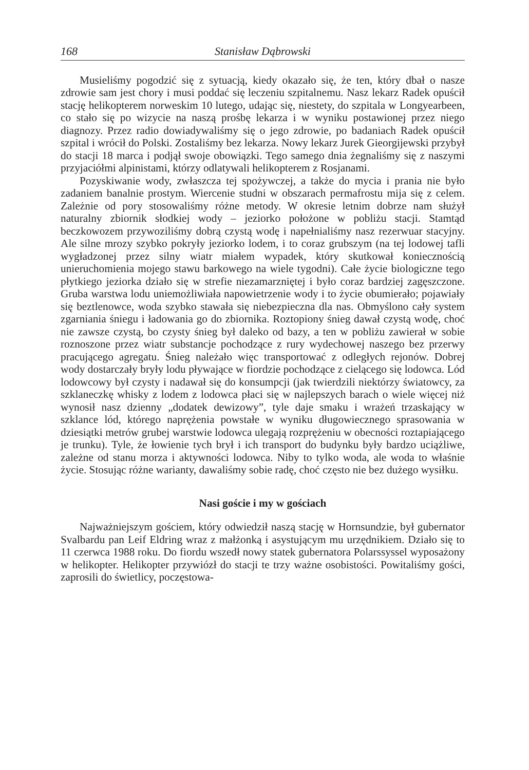168 Stanisław Dąbrowski
Musieliśmy pogodzić się z sytuacją, kiedy okazało się, że ten, który dbał o nasze zdrowie sam jest chory i musi poddać się leczeniu szpitalnemu. Nasz lekarz Radek opuścił stację helikopterem norweskim 10 lutego, udając się, niestety, do szpitala w Longyearbeen, co stało się po wizycie na naszą prośbę lekarza i w wyniku postawionej przez niego diagnozy. Przez radio dowiadywaliśmy się o jego zdrowie, po badaniach Radek opuścił szpital i wrócił do Polski. Zostaliśmy bez lekarza. Nowy lekarz Jurek Gieorgijewski przybył do stacji 18 marca i podjął swoje obowiązki. Tego samego dnia żegnaliśmy się z naszymi przyjaciółmi alpinistami, którzy odlatywali helikopterem z Rosjanami.
Pozyskiwanie wody, zwłaszcza tej spożywczej, a także do mycia i prania nie było zadaniem banalnie prostym. Wiercenie studni w obszarach permafrostu mija się z celem. Zależnie od pory stosowaliśmy różne metody. W okresie letnim dobrze nam służył naturalny zbiornik słodkiej wody – jeziorko położone w pobliżu stacji. Stamtąd beczkowozem przywoziliśmy dobrą czystą wodę i napełnialiśmy nasz rezerwuar stacyjny. Ale silne mrozy szybko pokryły jeziorko lodem, i to coraz grubszym (na tej lodowej tafli wygładzonej przez silny wiatr miałem wypadek, który skutkował koniecznością unieruchomienia mojego stawu barkowego na wiele tygodni). Całe życie biologiczne tego płytkiego jeziorka działo się w strefie niezamarzniętej i było coraz bardziej zagęszczone. Gruba warstwa lodu uniemożliwiała napowietrzenie wody i to życie obumierało; pojawiały się beztlenowce, woda szybko stawała się niebezpieczna dla nas. Obmyślono cały system zgarniania śniegu i ładowania go do zbiornika. Roztopiony śnieg dawał czystą wodę, choć nie zawsze czystą, bo czysty śnieg był daleko od bazy, a ten w pobliżu zawierał w sobie roznoszone przez wiatr substancje pochodzące z rury wydechowej naszego bez przerwy pracującego agregatu. Śnieg należało więc transportować z odległych rejonów. Dobrej wody dostarczały bryły lodu pływające w fiordzie pochodzące z cielącego się lodowca. Lód lodowcowy był czysty i nadawał się do konsumpcji (jak twierdzili niektórzy światowcy, za szklaneczkę whisky z lodem z lodowca płaci się w najlepszych barach o wiele więcej niż wynosił nasz dzienny „dodatek dewizowy”, tyle daje smaku i wrażeń trzaskający w szklance lód, którego naprężenia powstałe w wyniku długowiecznego sprasowania w dziesiątki metrów grubej warstwie lodowca ulegają rozprężeniu w obecności roztapiającego je trunku). Tyle, że łowienie tych brył i ich transport do budynku były bardzo uciążliwe, zależne od stanu morza i aktywności lodowca. Niby to tylko woda, ale woda to właśnie życie. Stosując różne warianty, dawaliśmy sobie radę, choć często nie bez dużego wysiłku.
Nasi goście i my w gościach
Najważniejszym gościem, który odwiedził naszą stację w Hornsundzie, był gubernator Svalbardu pan Leif Eldring wraz z małżonką i asystującym mu urzędnikiem. Działo się to 11 czerwca 1988 roku. Do fiordu wszedł nowy statek gubernatora Polarssyssel wyposażony w helikopter. Helikopter przywiózł do stacji te trzy ważne osobistości. Powitaliśmy gości, zaprosili do świetlicy, poczęstowa-